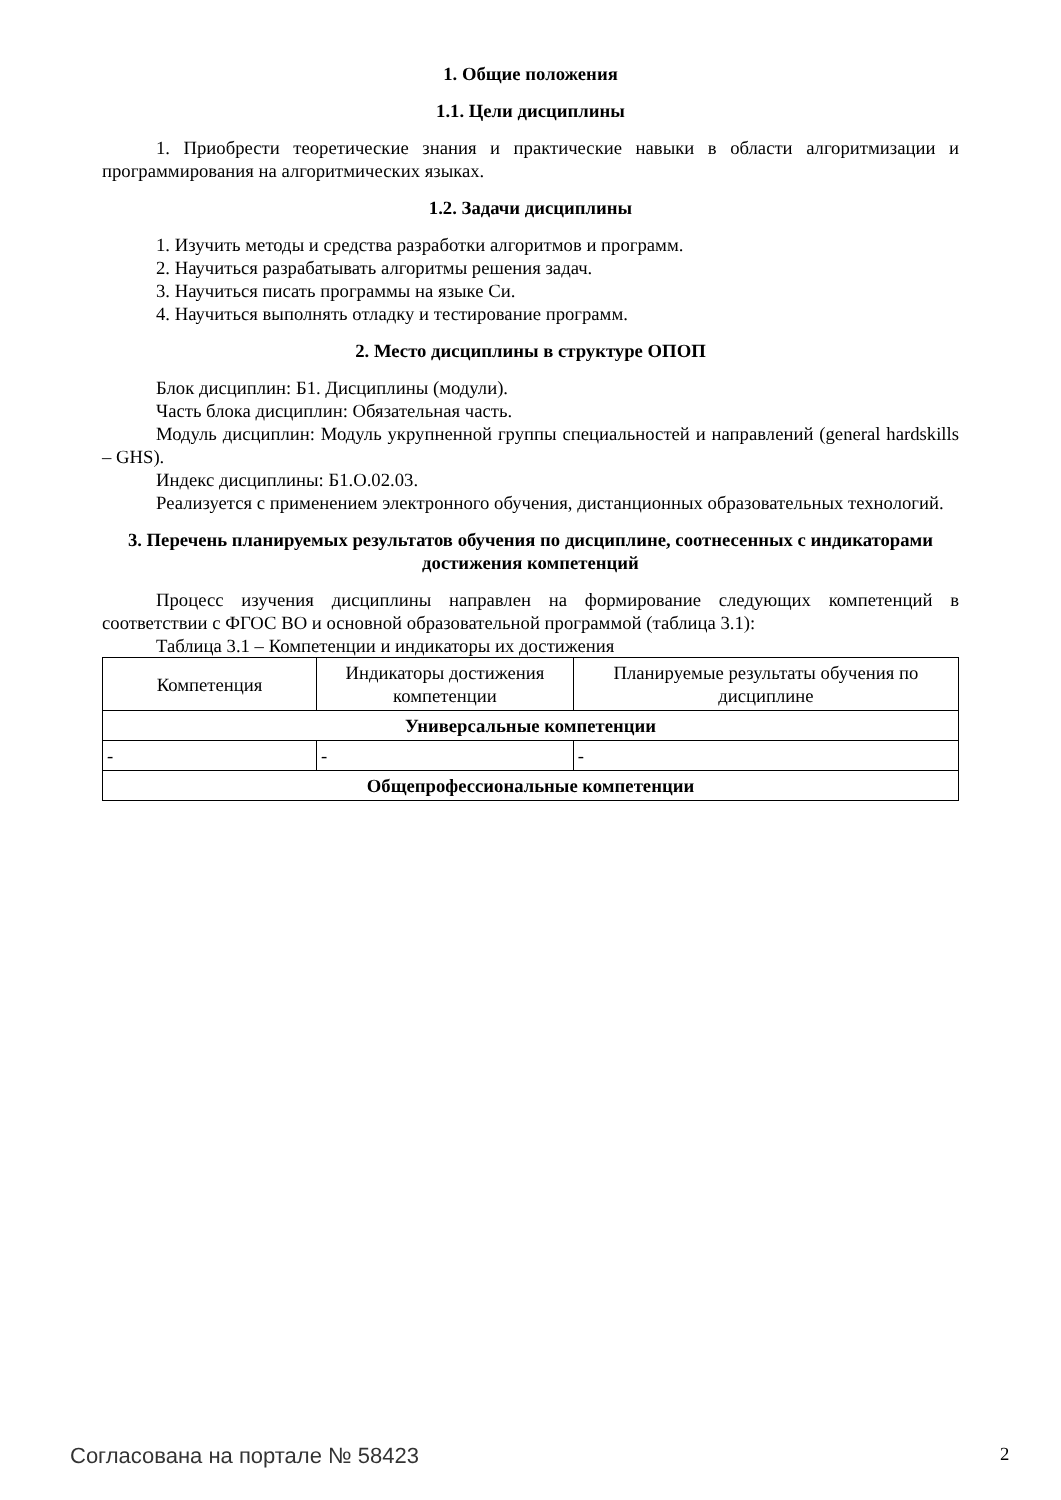1. Общие положения
1.1. Цели дисциплины
1. Приобрести теоретические знания и практические навыки в области алгоритмизации и программирования на алгоритмических языках.
1.2. Задачи дисциплины
1. Изучить методы и средства разработки алгоритмов и программ.
2. Научиться разрабатывать алгоритмы решения задач.
3. Научиться писать программы на языке Си.
4. Научиться выполнять отладку и тестирование программ.
2. Место дисциплины в структуре ОПОП
Блок дисциплин: Б1. Дисциплины (модули).
Часть блока дисциплин: Обязательная часть.
Модуль дисциплин: Модуль укрупненной группы специальностей и направлений (general hardskills – GHS).
Индекс дисциплины: Б1.О.02.03.
Реализуется с применением электронного обучения, дистанционных образовательных технологий.
3. Перечень планируемых результатов обучения по дисциплине, соотнесенных с индикаторами достижения компетенций
Процесс изучения дисциплины направлен на формирование следующих компетенций в соответствии с ФГОС ВО и основной образовательной программой (таблица 3.1):
Таблица 3.1 – Компетенции и индикаторы их достижения
| Компетенция | Индикаторы достижения компетенции | Планируемые результаты обучения по дисциплине |
| --- | --- | --- |
| Универсальные компетенции | | |
| - | - | - |
| Общепрофессиональные компетенции | | |
Согласована на портале № 58423 2